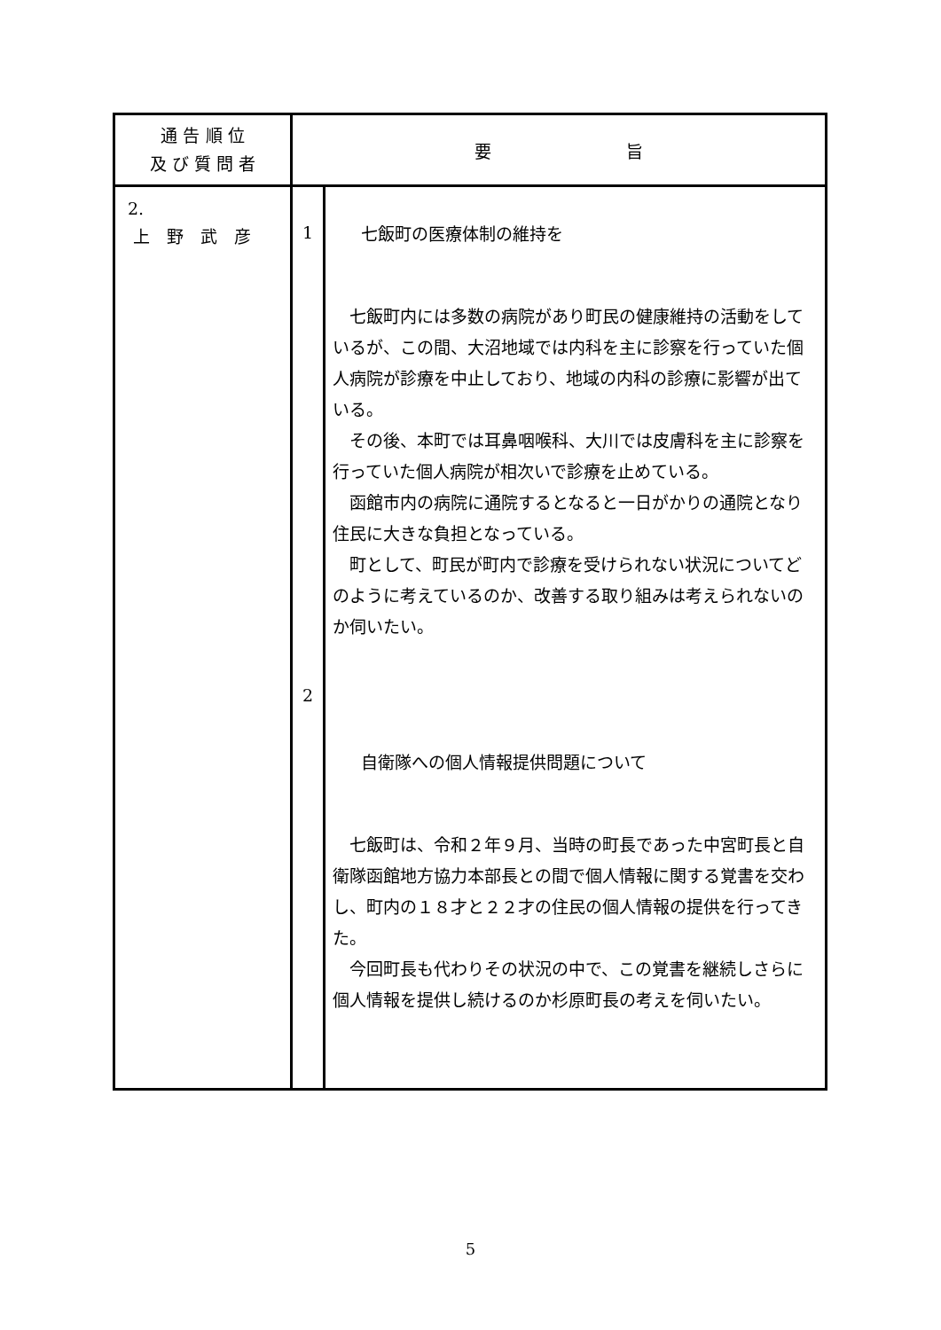| 通 告 順 位 及 び 質 問 者 | 要 旨 | |
| --- | --- | --- |
| 2. 上 野 武 彦 | 1 2 | 七飯町の医療体制の維持を 七飯町内には多数の病院があり町民の健康維持の活動をしているが、この間、大沼地域では内科を主に診察を行っていた個人病院が診療を中止しており、地域の内科の診療に影響が出ている。 その後、本町では耳鼻咽喉科、大川では皮膚科を主に診察を行っていた個人病院が相次いで診療を止めている。 函館市内の病院に通院するとなると一日がかりの通院となり住民に大きな負担となっている。 町として、町民が町内で診療を受けられない状況についてどのように考えているのか、改善する取り組みは考えられないのか伺いたい。 自衛隊への個人情報提供問題について 七飯町は、令和２年９月、当時の町長であった中宮町長と自衛隊函館地方協力本部長との間で個人情報に関する覚書を交わし、町内の１８才と２２才の住民の個人情報の提供を行ってきた。 今回町長も代わりその状況の中で、この覚書を継続しさらに個人情報を提供し続けるのか杉原町長の考えを伺いたい。 |
5